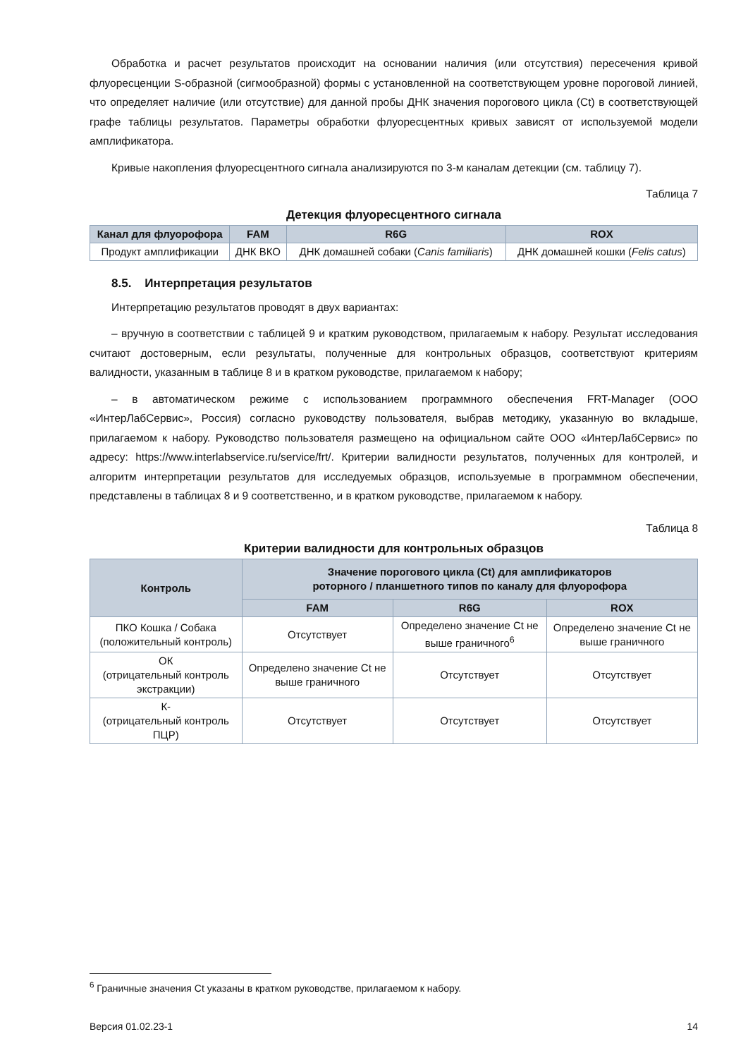Обработка и расчет результатов происходит на основании наличия (или отсутствия) пересечения кривой флуоресценции S-образной (сигмообразной) формы с установленной на соответствующем уровне пороговой линией, что определяет наличие (или отсутствие) для данной пробы ДНК значения порогового цикла (Ct) в соответствующей графе таблицы результатов. Параметры обработки флуоресцентных кривых зависят от используемой модели амплификатора.
Кривые накопления флуоресцентного сигнала анализируются по 3-м каналам детекции (см. таблицу 7).
Таблица 7
Детекция флуоресцентного сигнала
| Канал для флуорофора | FAM | R6G | ROX |
| --- | --- | --- | --- |
| Продукт амплификации | ДНК ВКО | ДНК домашней собаки ( Canis familiaris ) | ДНК домашней кошки ( Felis catus ) |
8.5. Интерпретация результатов
Интерпретацию результатов проводят в двух вариантах:
– вручную в соответствии с таблицей 9 и кратким руководством, прилагаемым к набору. Результат исследования считают достоверным, если результаты, полученные для контрольных образцов, соответствуют критериям валидности, указанным в таблице 8 и в кратком руководстве, прилагаемом к набору;
– в автоматическом режиме с использованием программного обеспечения FRT-Manager (ООО «ИнтерЛабСервис», Россия) согласно руководству пользователя, выбрав методику, указанную во вкладыше, прилагаемом к набору. Руководство пользователя размещено на официальном сайте ООО «ИнтерЛабСервис» по адресу: https://www.interlabservice.ru/service/frt/. Критерии валидности результатов, полученных для контролей, и алгоритм интерпретации результатов для исследуемых образцов, используемые в программном обеспечении, представлены в таблицах 8 и 9 соответственно, и в кратком руководстве, прилагаемом к набору.
Таблица 8
Критерии валидности для контрольных образцов
| Контроль | Значение порогового цикла (Ct) для амплификаторов роторного / планшетного типов по каналу для флуорофора | | |
| --- | --- | --- | --- |
| | FAM | R6G | ROX |
| ПКО Кошка / Собака (положительный контроль) | Отсутствует | Определено значение Ct не выше граничного<sup>6</sup> | Определено значение Ct не выше граничного |
| ОК (отрицательный контроль экстракции) | Определено значение Ct не выше граничного | Отсутствует | Отсутствует |
| К- (отрицательный контроль ПЦР) | Отсутствует | Отсутствует | Отсутствует |
<sup>6</sup> Граничные значения Ct указаны в кратком руководстве, прилагаемом к набору.
Версия 01.02.23-1 14